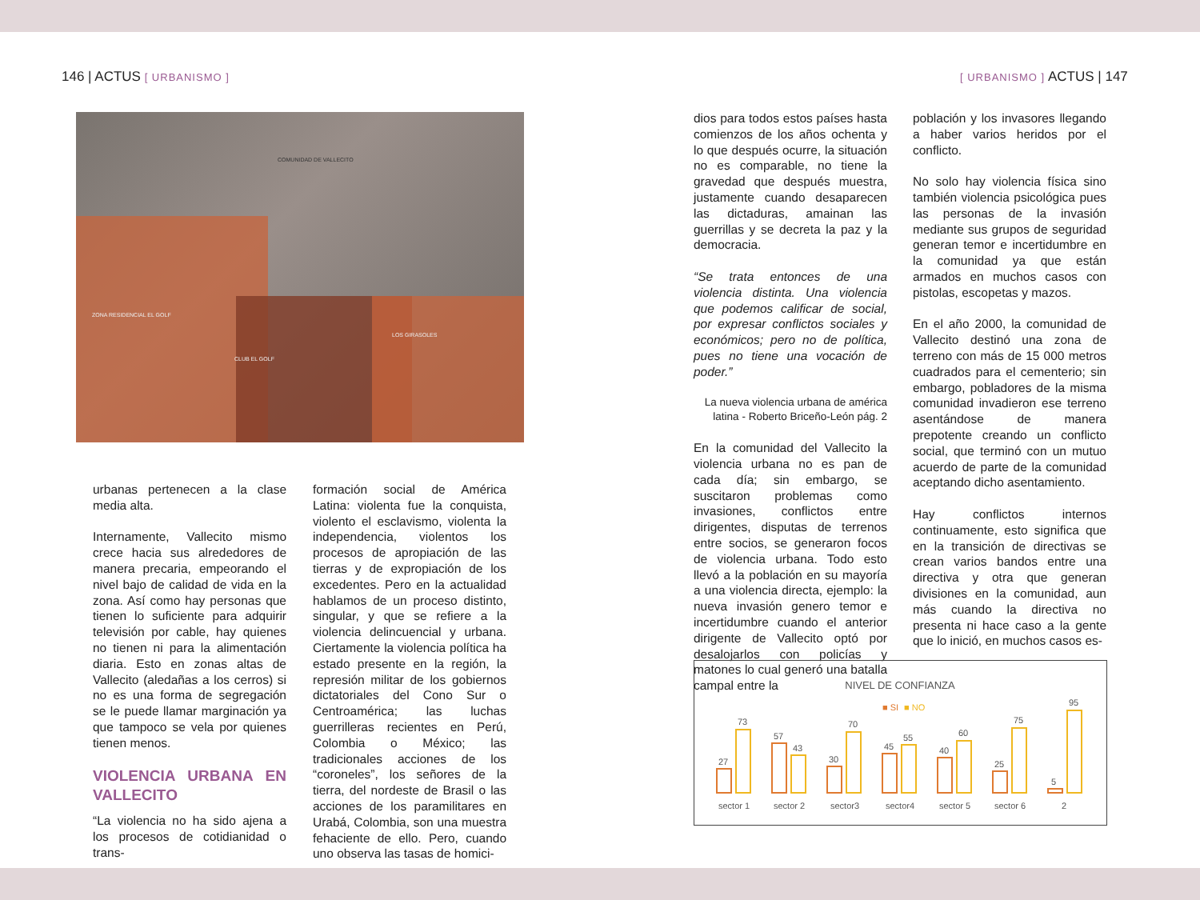146 | ACTUS [ URBANISMO ] [ URBANISMO ] ACTUS | 147
COMUNIDAD DE VALLECITO
ZONA RESIDENCIAL EL GOLF
LOS GIRASOLES
CLUB EL GOLF
urbanas pertenecen a la clase media alta.
Internamente, Vallecito mismo crece hacia sus alrededores de manera precaria, empeorando el nivel bajo de calidad de vida en la zona. Así como hay personas que tienen lo suficiente para adquirir televisión por cable, hay quienes no tienen ni para la alimentación diaria. Esto en zonas altas de Vallecito (aledañas a los cerros) si no es una forma de segregación se le puede llamar marginación ya que tampoco se vela por quienes tienen menos.
VIOLENCIA URBANA EN VALLECITO
“La violencia no ha sido ajena a los procesos de cotidianidad o trans-
formación social de América Latina: violenta fue la conquista, violento el esclavismo, violenta la independencia, violentos los procesos de apropiación de las tierras y de expropiación de los excedentes. Pero en la actualidad hablamos de un proceso distinto, singular, y que se refiere a la violencia delincuencial y urbana. Ciertamente la violencia política ha estado presente en la región, la represión militar de los gobiernos dictatoriales del Cono Sur o Centroamérica; las luchas guerrilleras recientes en Perú, Colombia o México; las tradicionales acciones de los “coroneles”, los señores de la tierra, del nordeste de Brasil o las acciones de los paramilitares en Urabá, Colombia, son una muestra fehaciente de ello. Pero, cuando uno observa las tasas de homici-
dios para todos estos países hasta comienzos de los años ochenta y lo que después ocurre, la situación no es comparable, no tiene la gravedad que después muestra, justamente cuando desaparecen las dictaduras, amainan las guerrillas y se decreta la paz y la democracia.
“Se trata entonces de una violencia distinta. Una violencia que podemos calificar de social, por expresar conflictos sociales y económicos; pero no de política, pues no tiene una vocación de poder.”
La nueva violencia urbana de américa latina - Roberto Briceño-León pág. 2
En la comunidad del Vallecito la violencia urbana no es pan de cada día; sin embargo, se suscitaron problemas como invasiones, conflictos entre dirigentes, disputas de terrenos entre socios, se generaron focos de violencia urbana. Todo esto llevó a la población en su mayoría a una violencia directa, ejemplo: la nueva invasión genero temor e incertidumbre cuando el anterior dirigente de Vallecito optó por desalojarlos con policías y matones lo cual generó una batalla campal entre la
población y los invasores llegando a haber varios heridos por el conflicto.
No solo hay violencia física sino también violencia psicológica pues las personas de la invasión mediante sus grupos de seguridad generan temor e incertidumbre en la comunidad ya que están armados en muchos casos con pistolas, escopetas y mazos.
En el año 2000, la comunidad de Vallecito destinó una zona de terreno con más de 15 000 metros cuadrados para el cementerio; sin embargo, pobladores de la misma comunidad invadieron ese terreno asentándose de manera prepotente creando un conflicto social, que terminó con un mutuo acuerdo de parte de la comunidad aceptando dicho asentamiento.
Hay conflictos internos continuamente, esto significa que en la transición de directivas se crean varios bandos entre una directiva y otra que generan divisiones en la comunidad, aun más cuando la directiva no presenta ni hace caso a la gente que lo inició, en muchos casos es-
NIVEL DE CONFIANZA
■ SI
■ NO
27
73
57
43
30
70
45
55
40
60
25
75
5
95
sector 1
sector 2
sector3
sector4
sector 5
sector 6
2